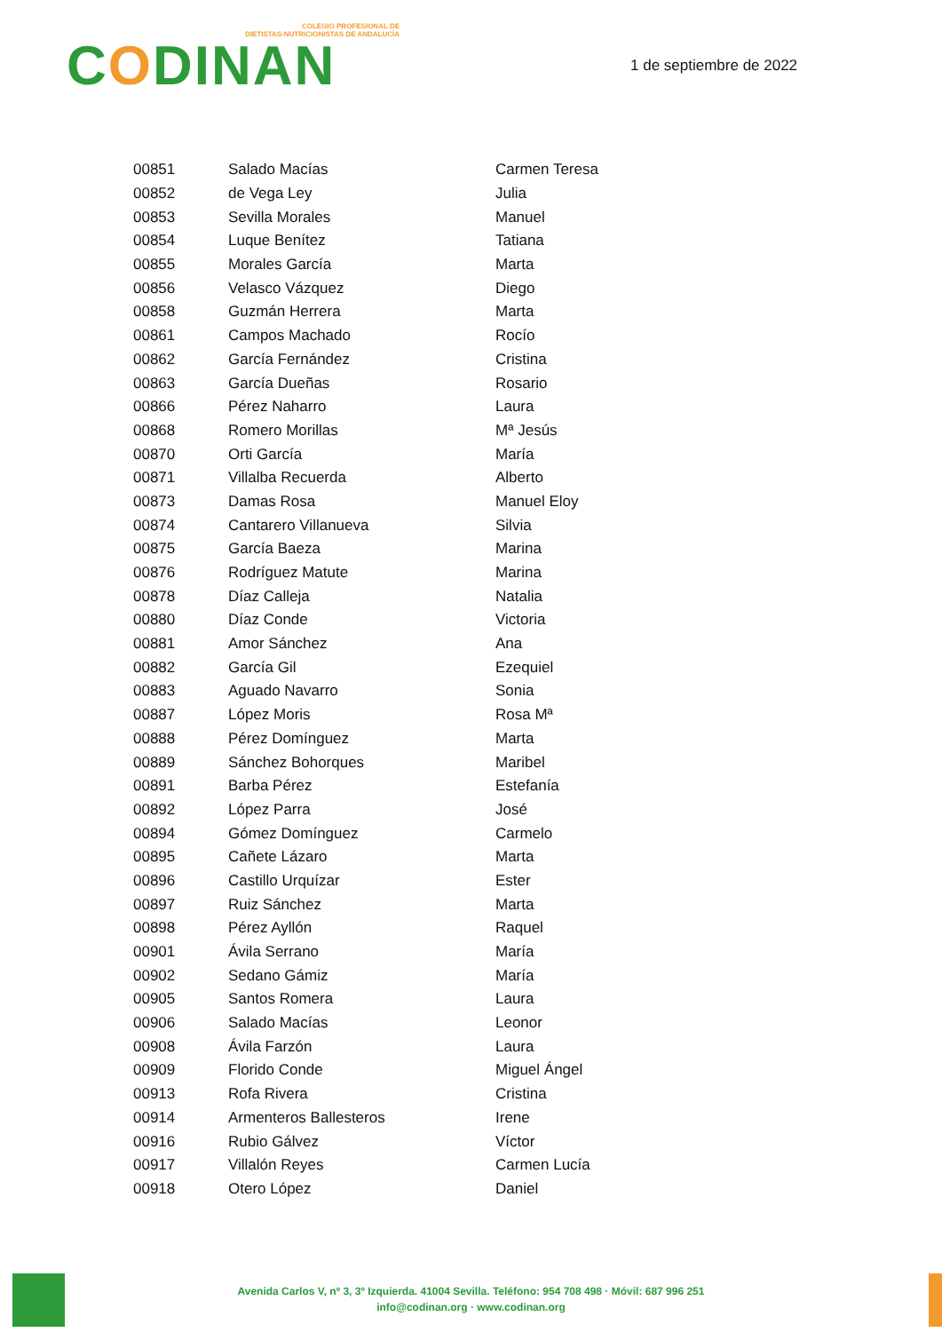COLEGIO PROFESIONAL DE
DIETISTAS-NUTRICIONISTAS DE ANDALUCÍA
CODINAN
1 de septiembre de 2022
| 00851 | Salado Macías | Carmen Teresa |
| 00852 | de Vega Ley | Julia |
| 00853 | Sevilla Morales | Manuel |
| 00854 | Luque Benítez | Tatiana |
| 00855 | Morales García | Marta |
| 00856 | Velasco Vázquez | Diego |
| 00858 | Guzmán Herrera | Marta |
| 00861 | Campos Machado | Rocío |
| 00862 | García Fernández | Cristina |
| 00863 | García Dueñas | Rosario |
| 00866 | Pérez Naharro | Laura |
| 00868 | Romero Morillas | Mª Jesús |
| 00870 | Orti García | María |
| 00871 | Villalba Recuerda | Alberto |
| 00873 | Damas Rosa | Manuel Eloy |
| 00874 | Cantarero Villanueva | Silvia |
| 00875 | García Baeza | Marina |
| 00876 | Rodríguez Matute | Marina |
| 00878 | Díaz Calleja | Natalia |
| 00880 | Díaz Conde | Victoria |
| 00881 | Amor Sánchez | Ana |
| 00882 | García Gil | Ezequiel |
| 00883 | Aguado Navarro | Sonia |
| 00887 | López Moris | Rosa Mª |
| 00888 | Pérez Domínguez | Marta |
| 00889 | Sánchez Bohorques | Maribel |
| 00891 | Barba Pérez | Estefanía |
| 00892 | López Parra | José |
| 00894 | Gómez Domínguez | Carmelo |
| 00895 | Cañete Lázaro | Marta |
| 00896 | Castillo Urquízar | Ester |
| 00897 | Ruiz Sánchez | Marta |
| 00898 | Pérez Ayllón | Raquel |
| 00901 | Ávila Serrano | María |
| 00902 | Sedano Gámiz | María |
| 00905 | Santos Romera | Laura |
| 00906 | Salado Macías | Leonor |
| 00908 | Ávila Farzón | Laura |
| 00909 | Florido Conde | Miguel Ángel |
| 00913 | Rofa Rivera | Cristina |
| 00914 | Armenteros Ballesteros | Irene |
| 00916 | Rubio Gálvez | Víctor |
| 00917 | Villalón Reyes | Carmen Lucía |
| 00918 | Otero López | Daniel |
Avenida Carlos V, nº 3, 3º Izquierda. 41004 Sevilla. Teléfono: 954 708 498 · Móvil: 687 996 251
info@codinan.org · www.codinan.org